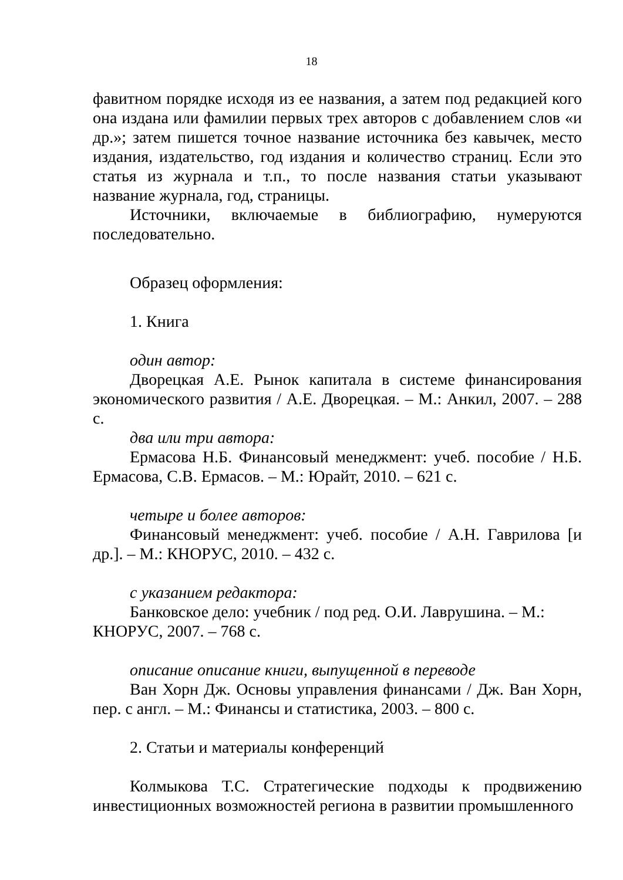18
фавитном порядке исходя из ее названия, а затем под редакцией кого она издана или фамилии первых трех авторов с добавлением слов «и др.»; затем пишется точное название источника без кавычек, место издания, издательство, год издания и количество страниц. Если это статья из журнала и т.п., то после названия статьи указывают название журнала, год, страницы.
Источники, включаемые в библиографию, нумеруются последовательно.
Образец оформления:
1. Книга
один автор:
Дворецкая А.Е. Рынок капитала в системе финансирования экономического развития / А.Е. Дворецкая. – М.: Анкил, 2007. – 288 с.
два или три автора:
Ермасова Н.Б. Финансовый менеджмент: учеб. пособие / Н.Б. Ермасова, С.В. Ермасов. – М.: Юрайт, 2010. – 621 с.
четыре и более авторов:
Финансовый менеджмент: учеб. пособие / А.Н. Гаврилова [и др.]. – М.: КНОРУС, 2010. – 432 с.
с указанием редактора:
Банковское дело: учебник / под ред. О.И. Лаврушина. – М.: КНОРУС, 2007. – 768 с.
описание описание книги, выпущенной в переводе
Ван Хорн Дж. Основы управления финансами / Дж. Ван Хорн, пер. с англ. – М.: Финансы и статистика, 2003. – 800 с.
2. Статьи и материалы конференций
Колмыкова Т.С. Стратегические подходы к продвижению инвестиционных возможностей региона в развитии промышленного